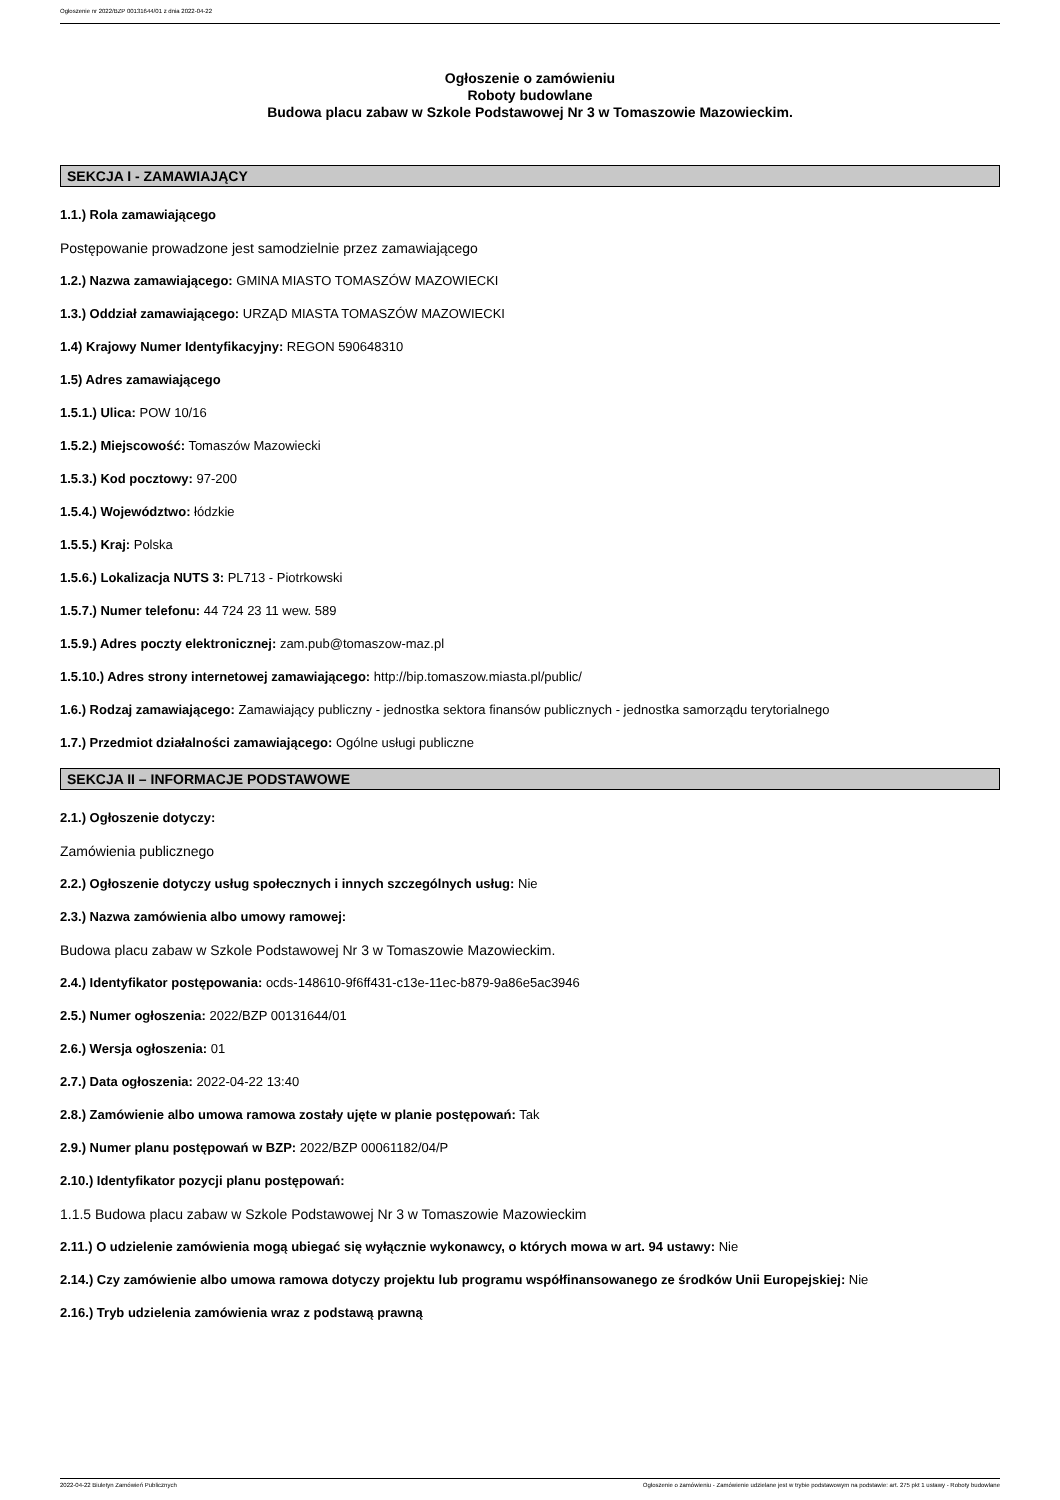Ogłoszenie nr 2022/BZP 00131644/01 z dnia 2022-04-22
Ogłoszenie o zamówieniu
Roboty budowlane
Budowa placu zabaw w Szkole Podstawowej Nr 3 w Tomaszowie Mazowieckim.
SEKCJA I - ZAMAWIAJĄCY
1.1.) Rola zamawiającego
Postępowanie prowadzone jest samodzielnie przez zamawiającego
1.2.) Nazwa zamawiającego: GMINA MIASTO TOMASZÓW MAZOWIECKI
1.3.) Oddział zamawiającego: URZĄD MIASTA TOMASZÓW MAZOWIECKI
1.4) Krajowy Numer Identyfikacyjny: REGON 590648310
1.5) Adres zamawiającego
1.5.1.) Ulica: POW 10/16
1.5.2.) Miejscowość: Tomaszów Mazowiecki
1.5.3.) Kod pocztowy: 97-200
1.5.4.) Województwo: łódzkie
1.5.5.) Kraj: Polska
1.5.6.) Lokalizacja NUTS 3: PL713 - Piotrkowski
1.5.7.) Numer telefonu: 44 724 23 11 wew. 589
1.5.9.) Adres poczty elektronicznej: zam.pub@tomaszow-maz.pl
1.5.10.) Adres strony internetowej zamawiającego: http://bip.tomaszow.miasta.pl/public/
1.6.) Rodzaj zamawiającego: Zamawiający publiczny - jednostka sektora finansów publicznych - jednostka samorządu terytorialnego
1.7.) Przedmiot działalności zamawiającego: Ogólne usługi publiczne
SEKCJA II – INFORMACJE PODSTAWOWE
2.1.) Ogłoszenie dotyczy:
Zamówienia publicznego
2.2.) Ogłoszenie dotyczy usług społecznych i innych szczególnych usług: Nie
2.3.) Nazwa zamówienia albo umowy ramowej:
Budowa placu zabaw w Szkole Podstawowej Nr 3 w Tomaszowie Mazowieckim.
2.4.) Identyfikator postępowania: ocds-148610-9f6ff431-c13e-11ec-b879-9a86e5ac3946
2.5.) Numer ogłoszenia: 2022/BZP 00131644/01
2.6.) Wersja ogłoszenia: 01
2.7.) Data ogłoszenia: 2022-04-22 13:40
2.8.) Zamówienie albo umowa ramowa zostały ujęte w planie postępowań: Tak
2.9.) Numer planu postępowań w BZP: 2022/BZP 00061182/04/P
2.10.) Identyfikator pozycji planu postępowań:
1.1.5 Budowa placu zabaw w Szkole Podstawowej Nr 3 w Tomaszowie Mazowieckim
2.11.) O udzielenie zamówienia mogą ubiegać się wyłącznie wykonawcy, o których mowa w art. 94 ustawy: Nie
2.14.) Czy zamówienie albo umowa ramowa dotyczy projektu lub programu współfinansowanego ze środków Unii Europejskiej: Nie
2.16.) Tryb udzielenia zamówienia wraz z podstawą prawną
2022-04-22 Biuletyn Zamówień Publicznych Ogłoszenie o zamówieniu - Zamówienie udzielane jest w trybie podstawowym na podstawie: art. 275 pkt 1 ustawy - Roboty budowlane